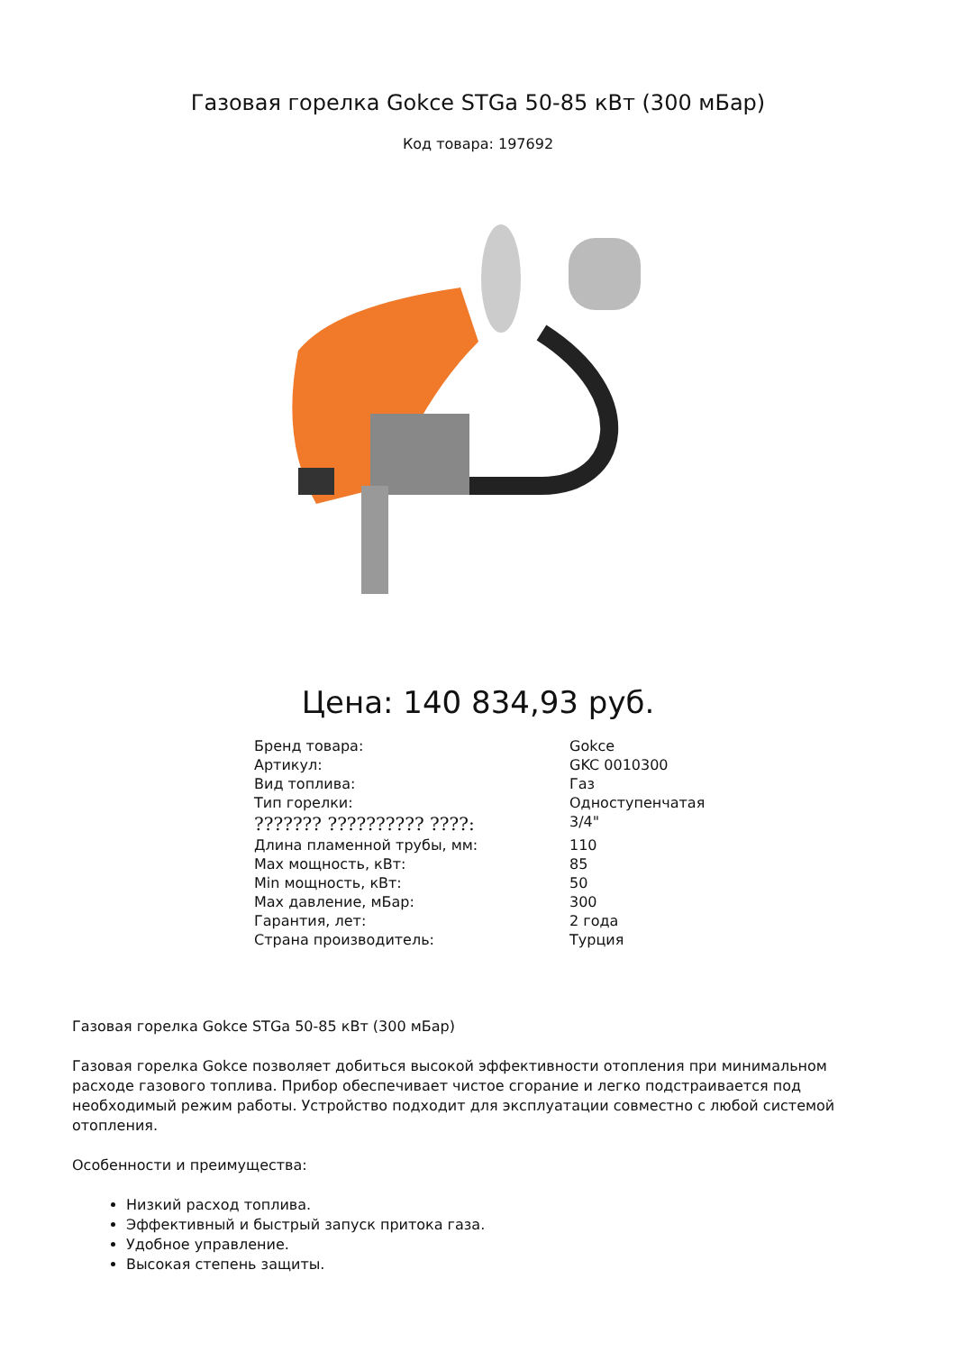Газовая горелка Gokce STGa 50-85 кВт (300 мБар)
Код товара: 197692
Цена: 140 834,93 руб.
| Бренд товара: | Gokce |
| Артикул: | GKC 0010300 |
| Вид топлива: | Газ |
| Тип горелки: | Одноступенчатая |
| ??????? ?????????? ????: | 3/4" |
| Длина пламенной трубы, мм: | 110 |
| Max мощность, кВт: | 85 |
| Min мощность, кВт: | 50 |
| Max давление, мБар: | 300 |
| Гарантия, лет: | 2 года |
| Страна производитель: | Турция |
Газовая горелка Gokce STGa 50-85 кВт (300 мБар)
Газовая горелка Gokce позволяет добиться высокой эффективности отопления при минимальном расходе газового топлива. Прибор обеспечивает чистое сгорание и легко подстраивается под необходимый режим работы. Устройство подходит для эксплуатации совместно с любой системой отопления.
Особенности и преимущества:
Низкий расход топлива.
Эффективный и быстрый запуск притока газа.
Удобное управление.
Высокая степень защиты.